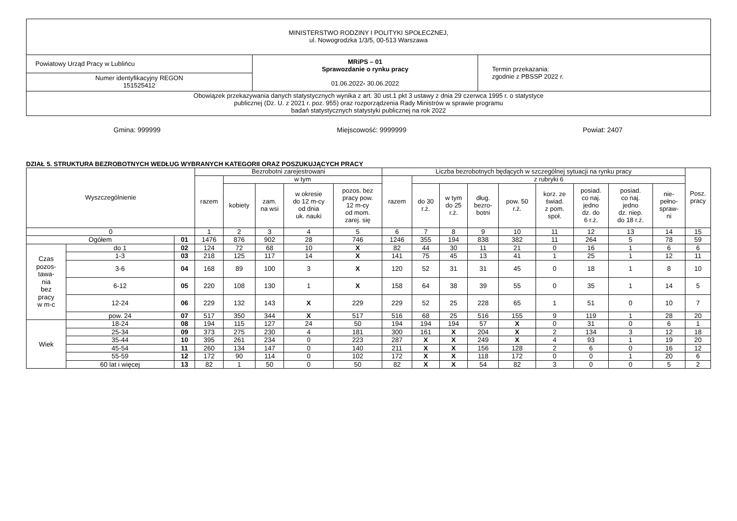| MINISTERSTWO RODZINY I POLITYKI SPOŁECZNEJ, ul. Nowogrodzka 1/3/5, 00-513 Warszawa | | |
| Powiatowy Urząd Pracy w Lublińcu | MRiPS – 01 Sprawozdanie o rynku pracy 01.06.2022 - 30.06.2022 | Termin przekazania: zgodnie z PBSSP 2022 r. |
| Numer identyfikacyjny REGON 151525412 | | |
| Obowiązek przekazywania danych statystycznych wynika z art. 30 ust.1 pkt 3 ustawy z dnia 29 czerwca 1995 r. o statystyce publicznej (Dz. U. z 2021 r. poz. 955) oraz rozporządzenia Rady Ministrów w sprawie programu badań statystycznych statystyki publicznej na rok 2022 | | |
Gmina: 999999 Miejscowość: 9999999 Powiat: 2407
DZIAŁ 5. STRUKTURA BEZROBOTNYCH WEDŁUG WYBRANYCH KATEGORII ORAZ POSZUKUJĄCYCH PRACY
| Wyszczególnienie | | | Bezrobotni zarejestrowani | | | | | Liczba bezrobotnych będących w szczególnej sytuacji na rynku pracy | | | | | | | | | Posz. pracy |
| --- | --- | --- | --- | --- | --- | --- | --- | --- | --- | --- | --- | --- | --- | --- | --- | --- | --- |
| | | | razem | w tym | | | | razem | z rubryki 6 | | | | | | | | |
| | | | | kobiety | zam. na wsi | w okresie do 12 m-cy od dnia uk. nauki | pozos. bez pracy pow. 12 m-cy od mom. zarej. się | | do 30 r.ż. | w tym do 25 r.ż. | dług. bezro- botni | pow. 50 r.ż. | korz. ze świad. z pom. społ. | posiad. co naj. jedno dz. do 6 r.ż. | posiad. co naj. jedno dz. niep. do 18 r.ż. | nie- pełno- spraw- ni | |
| 0 | | | 1 | 2 | 3 | 4 | 5 | 6 | 7 | 8 | 9 | 10 | 11 | 12 | 13 | 14 | 15 |
| Ogółem | | 01 | 1476 | 876 | 902 | 28 | 746 | 1246 | 355 | 194 | 838 | 382 | 11 | 264 | 5 | 78 | 59 |
| Czas pozos- tawa- nia bez pracy w m-c | do 1 | 02 | 124 | 72 | 68 | 10 | X | 82 | 44 | 30 | 11 | 21 | 0 | 16 | 1 | 6 | 6 |
| | 1-3 | 03 | 218 | 125 | 117 | 14 | X | 141 | 75 | 45 | 13 | 41 | 1 | 25 | 1 | 12 | 11 |
| | 3-6 | 04 | 168 | 89 | 100 | 3 | X | 120 | 52 | 31 | 31 | 45 | 0 | 18 | 1 | 8 | 10 |
| | 6-12 | 05 | 220 | 108 | 130 | 1 | X | 158 | 64 | 38 | 39 | 55 | 0 | 35 | 1 | 14 | 5 |
| | 12-24 | 06 | 229 | 132 | 143 | X | 229 | 229 | 52 | 25 | 228 | 65 | 1 | 51 | 0 | 10 | 7 |
| | pow. 24 | 07 | 517 | 350 | 344 | X | 517 | 516 | 68 | 25 | 516 | 155 | 9 | 119 | 1 | 28 | 20 |
| Wiek | 18-24 | 08 | 194 | 115 | 127 | 24 | 50 | 194 | 194 | 194 | 57 | X | 0 | 31 | 0 | 6 | 1 |
| | 25-34 | 09 | 373 | 275 | 230 | 4 | 181 | 300 | 161 | X | 204 | X | 2 | 134 | 3 | 12 | 18 |
| | 35-44 | 10 | 395 | 261 | 234 | 0 | 223 | 287 | X | X | 249 | X | 4 | 93 | 1 | 19 | 20 |
| | 45-54 | 11 | 260 | 134 | 147 | 0 | 140 | 211 | X | X | 156 | 128 | 2 | 6 | 0 | 16 | 12 |
| | 55-59 | 12 | 172 | 90 | 114 | 0 | 102 | 172 | X | X | 118 | 172 | 0 | 0 | 1 | 20 | 6 |
| | 60 lat i więcej | 13 | 82 | 1 | 50 | 0 | 50 | 82 | X | X | 54 | 82 | 3 | 0 | 0 | 5 | 2 |